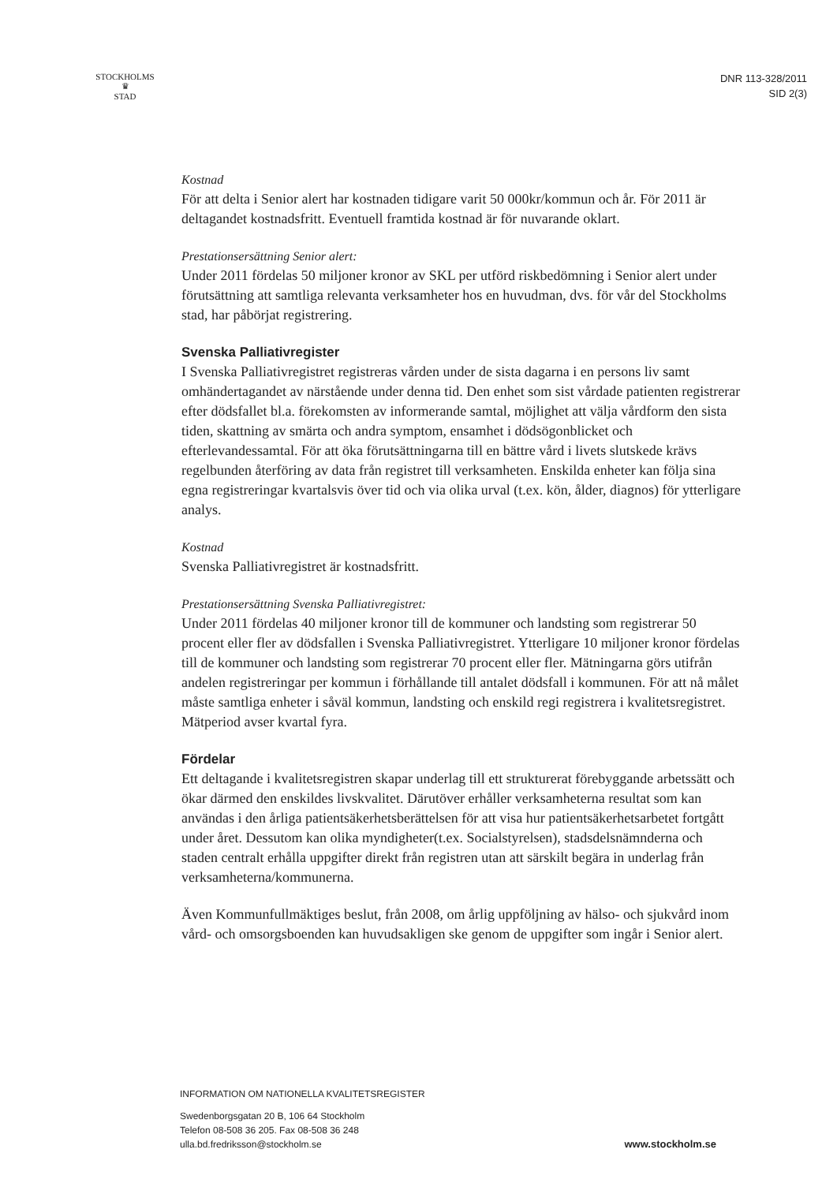STOCKHOLMS
♛
STAD
DNR 113-328/2011
SID 2(3)
Kostnad
För att delta i Senior alert har kostnaden tidigare varit 50 000kr/kommun och år. För 2011 är deltagandet kostnadsfritt. Eventuell framtida kostnad är för nuvarande oklart.
Prestationsersättning Senior alert:
Under 2011 fördelas 50 miljoner kronor av SKL per utförd riskbedömning i Senior alert under förutsättning att samtliga relevanta verksamheter hos en huvudman, dvs. för vår del Stockholms stad, har påbörjat registrering.
Svenska Palliativregister
I Svenska Palliativregistret registreras vården under de sista dagarna i en persons liv samt omhändertagandet av närstående under denna tid. Den enhet som sist vårdade patienten registrerar efter dödsfallet bl.a. förekomsten av informerande samtal, möjlighet att välja vårdform den sista tiden, skattning av smärta och andra symptom, ensamhet i dödsögonblicket och efterlevandessamtal. För att öka förutsättningarna till en bättre vård i livets slutskede krävs regelbunden återföring av data från registret till verksamheten. Enskilda enheter kan följa sina egna registreringar kvartalsvis över tid och via olika urval (t.ex. kön, ålder, diagnos) för ytterligare analys.
Kostnad
Svenska Palliativregistret är kostnadsfritt.
Prestationsersättning Svenska Palliativregistret:
Under 2011 fördelas 40 miljoner kronor till de kommuner och landsting som registrerar 50 procent eller fler av dödsfallen i Svenska Palliativregistret. Ytterligare 10 miljoner kronor fördelas till de kommuner och landsting som registrerar 70 procent eller fler. Mätningarna görs utifrån andelen registreringar per kommun i förhållande till antalet dödsfall i kommunen. För att nå målet måste samtliga enheter i såväl kommun, landsting och enskild regi registrera i kvalitetsregistret. Mätperiod avser kvartal fyra.
Fördelar
Ett deltagande i kvalitetsregistren skapar underlag till ett strukturerat förebyggande arbetssätt och ökar därmed den enskildes livskvalitet. Därutöver erhåller verksamheterna resultat som kan användas i den årliga patientsäkerhetsberättelsen för att visa hur patientsäkerhetsarbetet fortgått under året. Dessutom kan olika myndigheter(t.ex. Socialstyrelsen), stadsdelsnämnderna och staden centralt erhålla uppgifter direkt från registren utan att särskilt begära in underlag från verksamheterna/kommunerna.
Även Kommunfullmäktiges beslut, från 2008, om årlig uppföljning av hälso- och sjukvård inom vård- och omsorgsboenden kan huvudsakligen ske genom de uppgifter som ingår i Senior alert.
INFORMATION OM NATIONELLA KVALITETSREGISTER
Swedenborgsgatan 20 B, 106 64 Stockholm
Telefon 08-508 36 205. Fax 08-508 36 248
ulla.bd.fredriksson@stockholm.se
www.stockholm.se